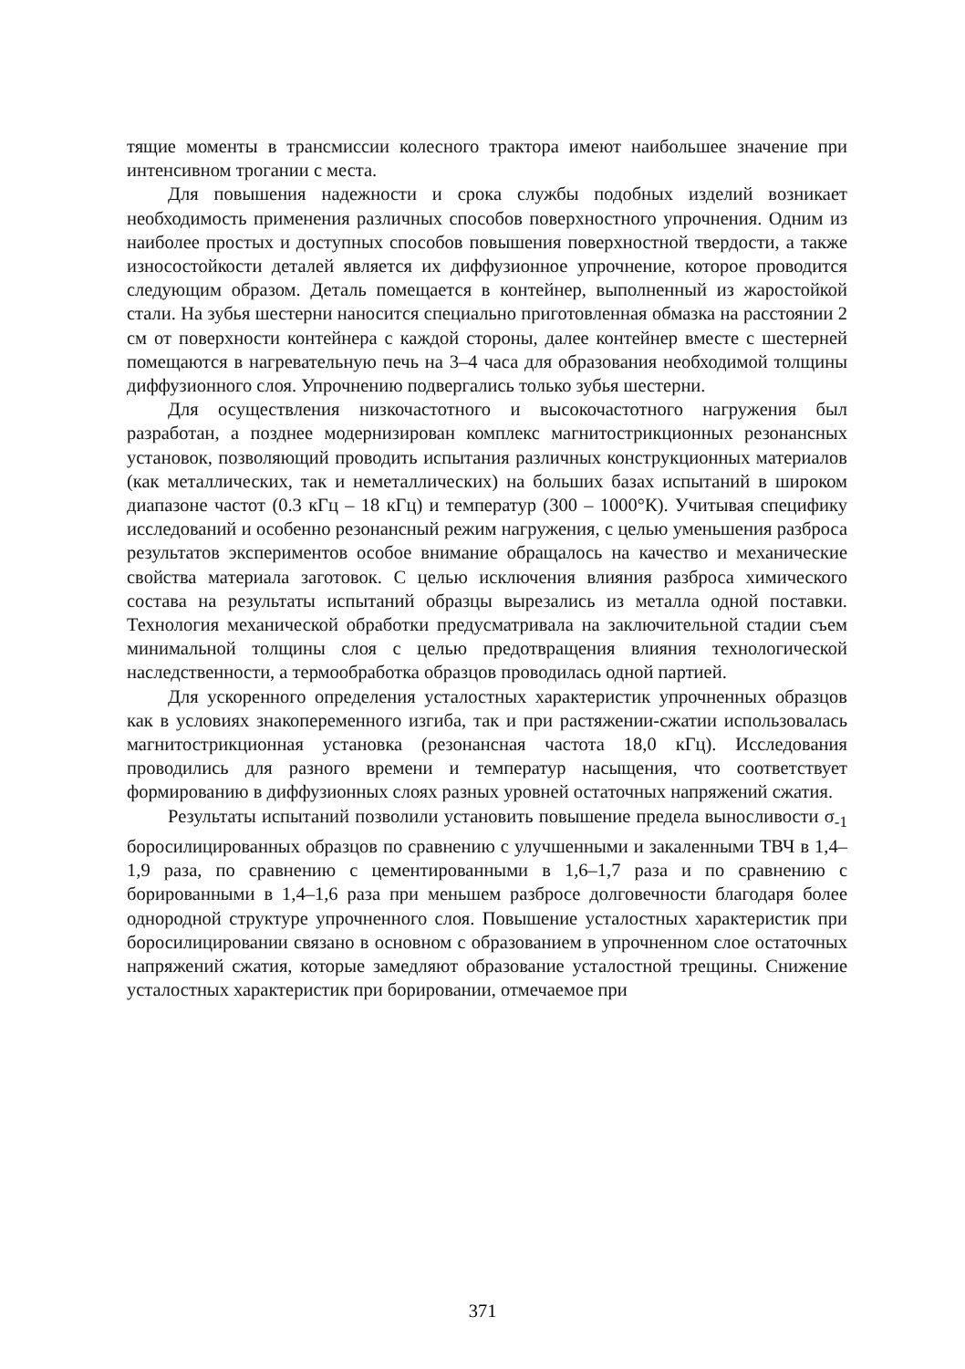тящие моменты в трансмиссии колесного трактора имеют наибольшее значение при интенсивном трогании с места.
Для повышения надежности и срока службы подобных изделий возникает необходимость применения различных способов поверхностного упрочнения. Одним из наиболее простых и доступных способов повышения поверхностной твердости, а также износостойкости деталей является их диффузионное упрочнение, которое проводится следующим образом. Деталь помещается в контейнер, выполненный из жаростойкой стали. На зубья шестерни наносится специально приготовленная обмазка на расстоянии 2 см от поверхности контейнера с каждой стороны, далее контейнер вместе с шестерней помещаются в нагревательную печь на 3–4 часа для образования необходимой толщины диффузионного слоя. Упрочнению подвергались только зубья шестерни.
Для осуществления низкочастотного и высокочастотного нагружения был разработан, а позднее модернизирован комплекс магнитострикционных резонансных установок, позволяющий проводить испытания различных конструкционных материалов (как металлических, так и неметаллических) на больших базах испытаний в широком диапазоне частот (0.3 кГц – 18 кГц) и температур (300 – 1000°К). Учитывая специфику исследований и особенно резонансный режим нагружения, с целью уменьшения разброса результатов экспериментов особое внимание обращалось на качество и механические свойства материала заготовок. С целью исключения влияния разброса химического состава на результаты испытаний образцы вырезались из металла одной поставки. Технология механической обработки предусматривала на заключительной стадии съем минимальной толщины слоя с целью предотвращения влияния технологической наследственности, а термообработка образцов проводилась одной партией.
Для ускоренного определения усталостных характеристик упрочненных образцов как в условиях знакопеременного изгиба, так и при растяжении-сжатии использовалась магнитострикционная установка (резонансная частота 18,0 кГц). Исследования проводились для разного времени и температур насыщения, что соответствует формированию в диффузионных слоях разных уровней остаточных напряжений сжатия.
Результаты испытаний позволили установить повышение предела выносливости σ<sub>-1</sub> боросилицированных образцов по сравнению с улучшенными и закаленными ТВЧ в 1,4–1,9 раза, по сравнению с цементированными в 1,6–1,7 раза и по сравнению с борированными в 1,4–1,6 раза при меньшем разбросе долговечности благодаря более однородной структуре упрочненного слоя. Повышение усталостных характеристик при боросилицировании связано в основном с образованием в упрочненном слое остаточных напряжений сжатия, которые замедляют образование усталостной трещины. Снижение усталостных характеристик при борировании, отмечаемое при
371